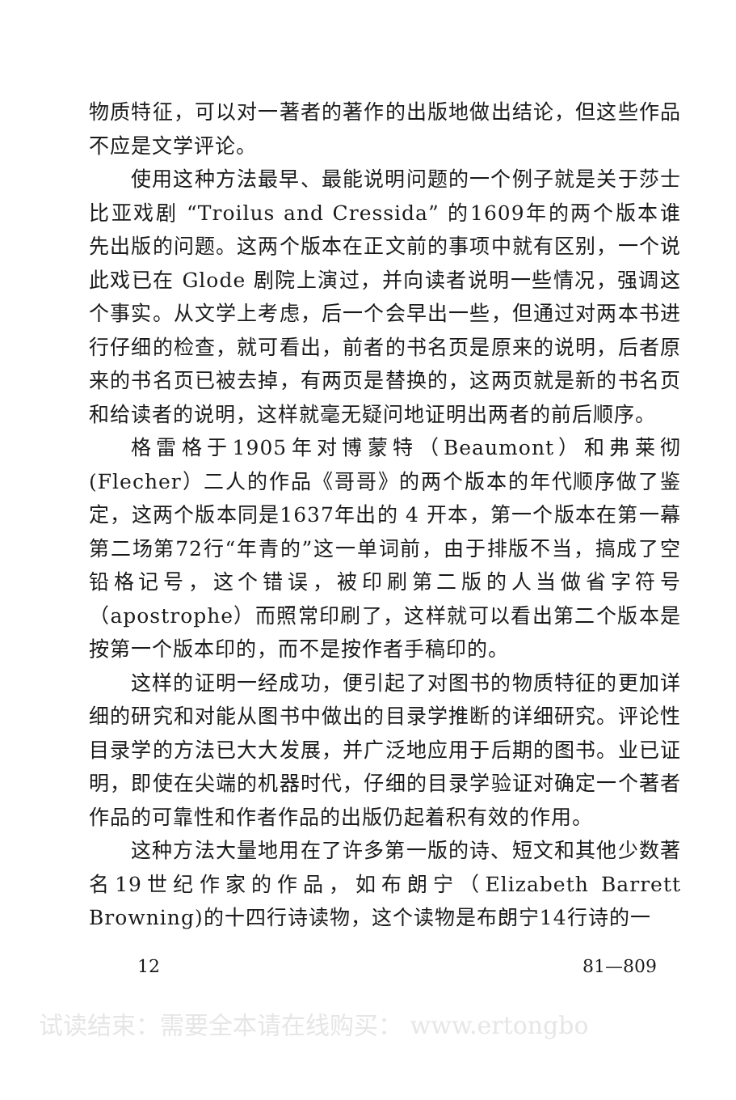物质特征，可以对一著者的著作的出版地做出结论，但这些作品不应是文学评论。
使用这种方法最早、最能说明问题的一个例子就是关于莎士比亚戏剧 “Troilus and Cressida” 的1609年的两个版本谁先出版的问题。这两个版本在正文前的事项中就有区别，一个说此戏已在 Glode 剧院上演过，并向读者说明一些情况，强调这个事实。从文学上考虑，后一个会早出一些，但通过对两本书进行仔细的检查，就可看出，前者的书名页是原来的说明，后者原来的书名页已被去掉，有两页是替换的，这两页就是新的书名页和给读者的说明，这样就毫无疑问地证明出两者的前后顺序。
格雷格于1905年对博蒙特（Beaumont）和弗莱彻(Flecher）二人的作品《哥哥》的两个版本的年代顺序做了鉴定，这两个版本同是1637年出的 4 开本，第一个版本在第一幕第二场第72行“年青的”这一单词前，由于排版不当，搞成了空铅格记号，这个错误，被印刷第二版的人当做省字符号（apostrophe）而照常印刷了，这样就可以看出第二个版本是按第一个版本印的，而不是按作者手稿印的。
这样的证明一经成功，便引起了对图书的物质特征的更加详细的研究和对能从图书中做出的目录学推断的详细研究。评论性目录学的方法已大大发展，并广泛地应用于后期的图书。业已证明，即使在尖端的机器时代，仔细的目录学验证对确定一个著者作品的可靠性和作者作品的出版仍起着积有效的作用。
这种方法大量地用在了许多第一版的诗、短文和其他少数著名19世纪作家的作品，如布朗宁（Elizabeth Barrett Browning)的十四行诗读物，这个读物是布朗宁14行诗的一
12 81—809
试读结束：需要全本请在线购买： www.ertongbo